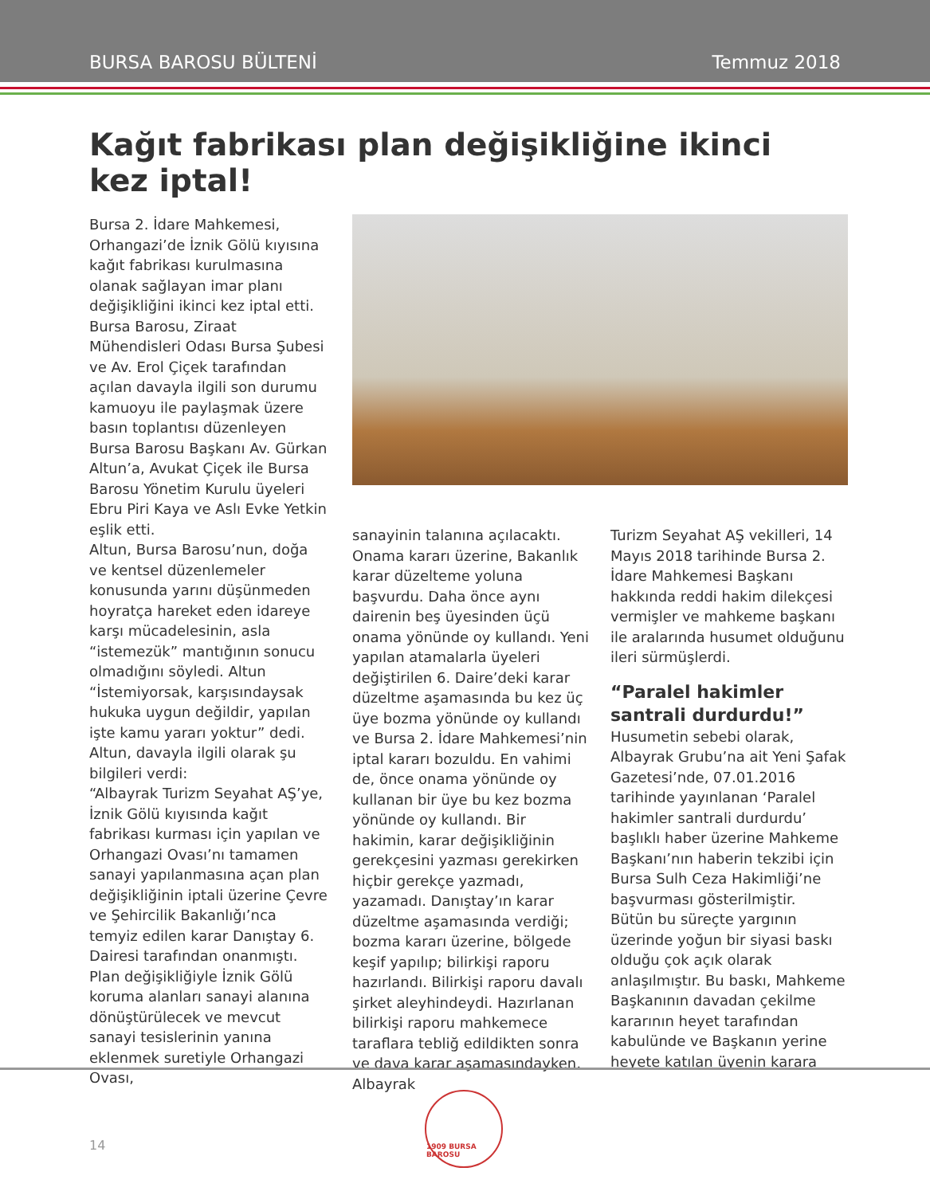BURSA BAROSU BÜLTENİ Temmuz 2018
Kağıt fabrikası plan değişikliğine ikinci kez iptal!
Bursa 2. İdare Mahkemesi, Orhangazi’de İznik Gölü kıyısına kağıt fabrikası kurulmasına olanak sağlayan imar planı değişikliğini ikinci kez iptal etti. Bursa Barosu, Ziraat Mühendisleri Odası Bursa Şubesi ve Av. Erol Çiçek tarafından açılan davayla ilgili son durumu kamuoyu ile paylaşmak üzere basın toplantısı düzenleyen Bursa Barosu Başkanı Av. Gürkan Altun’a, Avukat Çiçek ile Bursa Barosu Yönetim Kurulu üyeleri Ebru Piri Kaya ve Aslı Evke Yetkin eşlik etti.
Altun, Bursa Barosu’nun, doğa ve kentsel düzenlemeler konusunda yarını düşünmeden hoyratça hareket eden idareye karşı mücadelesinin, asla “istemezük” mantığının sonucu olmadığını söyledi. Altun “İstemiyorsak, karşısındaysak hukuka uygun değildir, yapılan işte kamu yararı yoktur” dedi.
Altun, davayla ilgili olarak şu bilgileri verdi:
“Albayrak Turizm Seyahat AŞ’ye, İznik Gölü kıyısında kağıt fabrikası kurması için yapılan ve Orhangazi Ovası’nı tamamen sanayi yapılanmasına açan plan değişikliğinin iptali üzerine Çevre ve Şehircilik Bakanlığı’nca temyiz edilen karar Danıştay 6. Dairesi tarafından onanmıştı.
Plan değişikliğiyle İznik Gölü koruma alanları sanayi alanına dönüştürülecek ve mevcut sanayi tesislerinin yanına eklenmek suretiyle Orhangazi Ovası,
sanayinin talanına açılacaktı. Onama kararı üzerine, Bakanlık karar düzelteme yoluna başvurdu. Daha önce aynı dairenin beş üyesinden üçü onama yönünde oy kullandı. Yeni yapılan atamalarla üyeleri değiştirilen 6. Daire’deki karar düzeltme aşamasında bu kez üç üye bozma yönünde oy kullandı ve Bursa 2. İdare Mahkemesi’nin iptal kararı bozuldu. En vahimi de, önce onama yönünde oy kullanan bir üye bu kez bozma yönünde oy kullandı. Bir hakimin, karar değişikliğinin gerekçesini yazması gerekirken hiçbir gerekçe yazmadı, yazamadı. Danıştay’ın karar düzeltme aşamasında verdiği; bozma kararı üzerine, bölgede keşif yapılıp; bilirkişi raporu hazırlandı. Bilirkişi raporu davalı şirket aleyhindeydi. Hazırlanan bilirkişi raporu mahkemece taraflara tebliğ edildikten sonra ve dava karar aşamasındayken, Albayrak
Turizm Seyahat AŞ vekilleri, 14 Mayıs 2018 tarihinde Bursa 2. İdare Mahkemesi Başkanı hakkında reddi hakim dilekçesi vermişler ve mahkeme başkanı ile aralarında husumet olduğunu ileri sürmüşlerdi.
“Paralel hakimler santrali durdurdu!”
Husumetin sebebi olarak, Albayrak Grubu’na ait Yeni Şafak Gazetesi’nde, 07.01.2016 tarihinde yayınlanan ‘Paralel hakimler santrali durdurdu’ başlıklı haber üzerine Mahkeme Başkanı’nın haberin tekzibi için Bursa Sulh Ceza Hakimliği’ne başvurması gösterilmiştir.
Bütün bu süreçte yargının üzerinde yoğun bir siyasi baskı olduğu çok açık olarak anlaşılmıştır. Bu baskı, Mahkeme Başkanının davadan çekilme kararının heyet tarafından kabulünde ve Başkanın yerine heyete katılan üyenin karara
14
1909 BURSA BAROSU